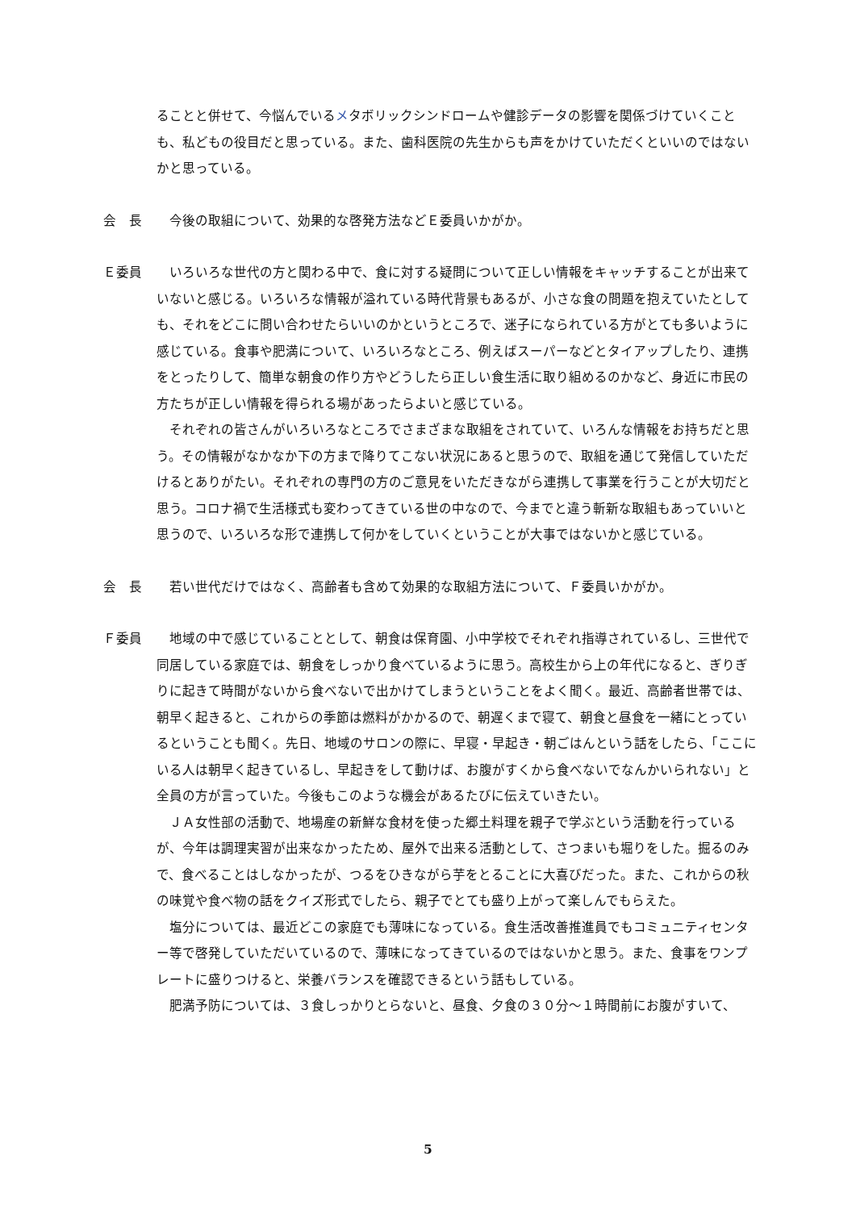ることと併せて、今悩んでいるメタボリックシンドロームや健診データの影響を関係づけていくことも、私どもの役目だと思っている。また、歯科医院の先生からも声をかけていただくといいのではないかと思っている。
会　長 　今後の取組について、効果的な啓発方法などＥ委員いかがか。
Ｅ委員 　いろいろな世代の方と関わる中で、食に対する疑問について正しい情報をキャッチすることが出来ていないと感じる。いろいろな情報が溢れている時代背景もあるが、小さな食の問題を抱えていたとしても、それをどこに問い合わせたらいいのかというところで、迷子になられている方がとても多いように感じている。食事や肥満について、いろいろなところ、例えばスーパーなどとタイアップしたり、連携をとったりして、簡単な朝食の作り方やどうしたら正しい食生活に取り組めるのかなど、身近に市民の方たちが正しい情報を得られる場があったらよいと感じている。
　それぞれの皆さんがいろいろなところでさまざまな取組をされていて、いろんな情報をお持ちだと思う。その情報がなかなか下の方まで降りてこない状況にあると思うので、取組を通じて発信していただけるとありがたい。それぞれの専門の方のご意見をいただきながら連携して事業を行うことが大切だと思う。コロナ禍で生活様式も変わってきている世の中なので、今までと違う斬新な取組もあっていいと思うので、いろいろな形で連携して何かをしていくということが大事ではないかと感じている。
会　長 　若い世代だけではなく、高齢者も含めて効果的な取組方法について、Ｆ委員いかがか。
Ｆ委員 　地域の中で感じていることとして、朝食は保育園、小中学校でそれぞれ指導されているし、三世代で同居している家庭では、朝食をしっかり食べているように思う。高校生から上の年代になると、ぎりぎりに起きて時間がないから食べないで出かけてしまうということをよく聞く。最近、高齢者世帯では、朝早く起きると、これからの季節は燃料がかかるので、朝遅くまで寝て、朝食と昼食を一緒にとっているということも聞く。先日、地域のサロンの際に、早寝・早起き・朝ごはんという話をしたら、「ここにいる人は朝早く起きているし、早起きをして動けば、お腹がすくから食べないでなんかいられない」と全員の方が言っていた。今後もこのような機会があるたびに伝えていきたい。
　ＪＡ女性部の活動で、地場産の新鮮な食材を使った郷土料理を親子で学ぶという活動を行っているが、今年は調理実習が出来なかったため、屋外で出来る活動として、さつまいも堀りをした。掘るのみで、食べることはしなかったが、つるをひきながら芋をとることに大喜びだった。また、これからの秋の味覚や食べ物の話をクイズ形式でしたら、親子でとても盛り上がって楽しんでもらえた。
　塩分については、最近どこの家庭でも薄味になっている。食生活改善推進員でもコミュニティセンター等で啓発していただいているので、薄味になってきているのではないかと思う。また、食事をワンプレートに盛りつけると、栄養バランスを確認できるという話もしている。
　肥満予防については、３食しっかりとらないと、昼食、夕食の３０分～１時間前にお腹がすいて、
5